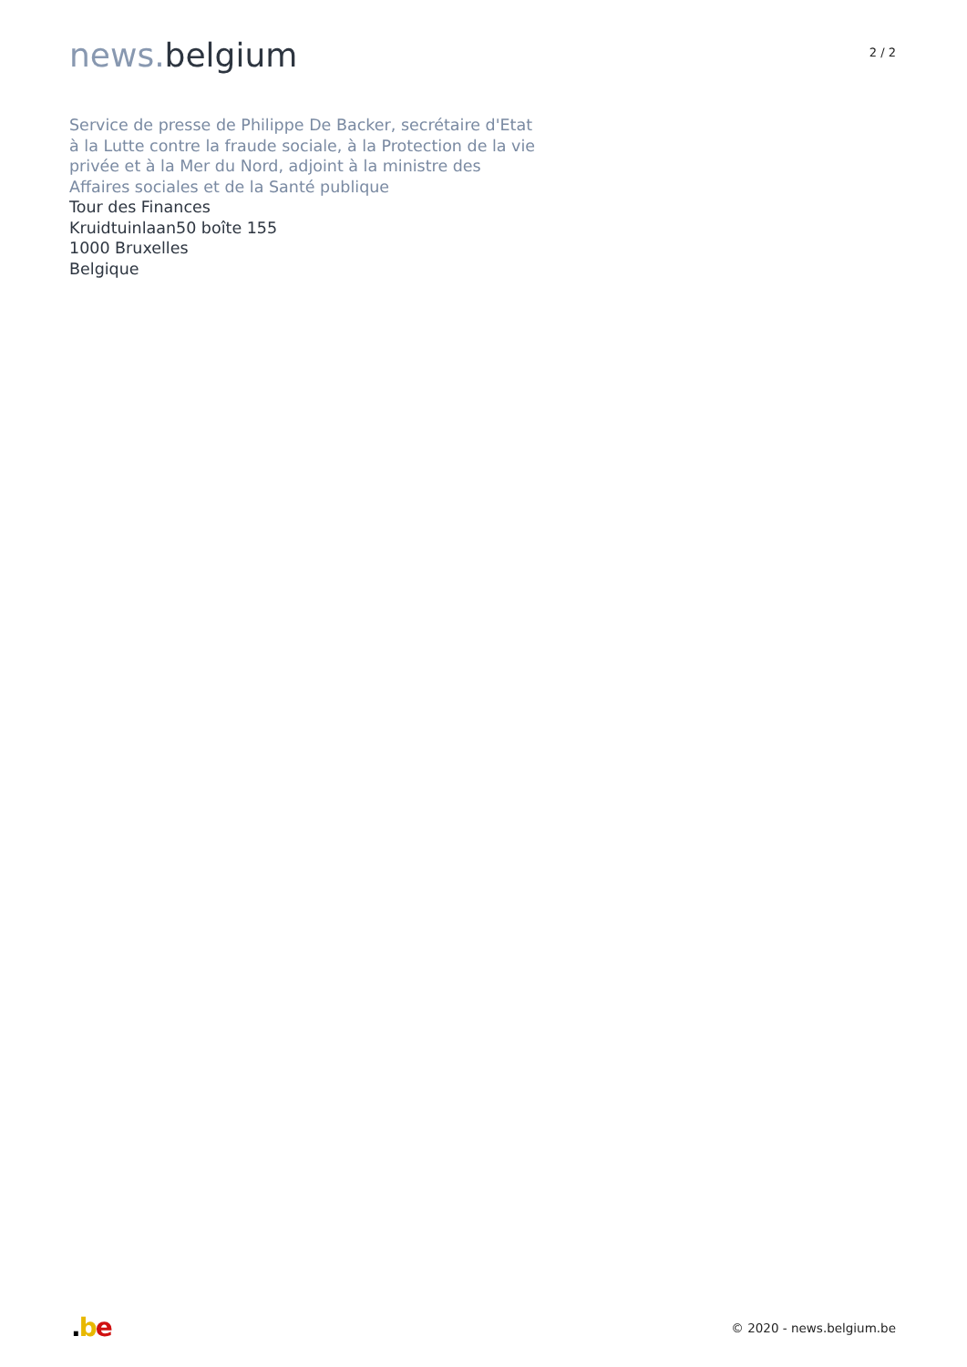news. belgium
2 / 2
Service de presse de Philippe De Backer, secrétaire d'Etat à la Lutte contre la fraude sociale, à la Protection de la vie privée et à la Mer du Nord, adjoint à la ministre des Affaires sociales et de la Santé publique
Tour des Finances
Kruidtuinlaan50 boîte 155
1000 Bruxelles
Belgique
.be
© 2020 - news.belgium.be